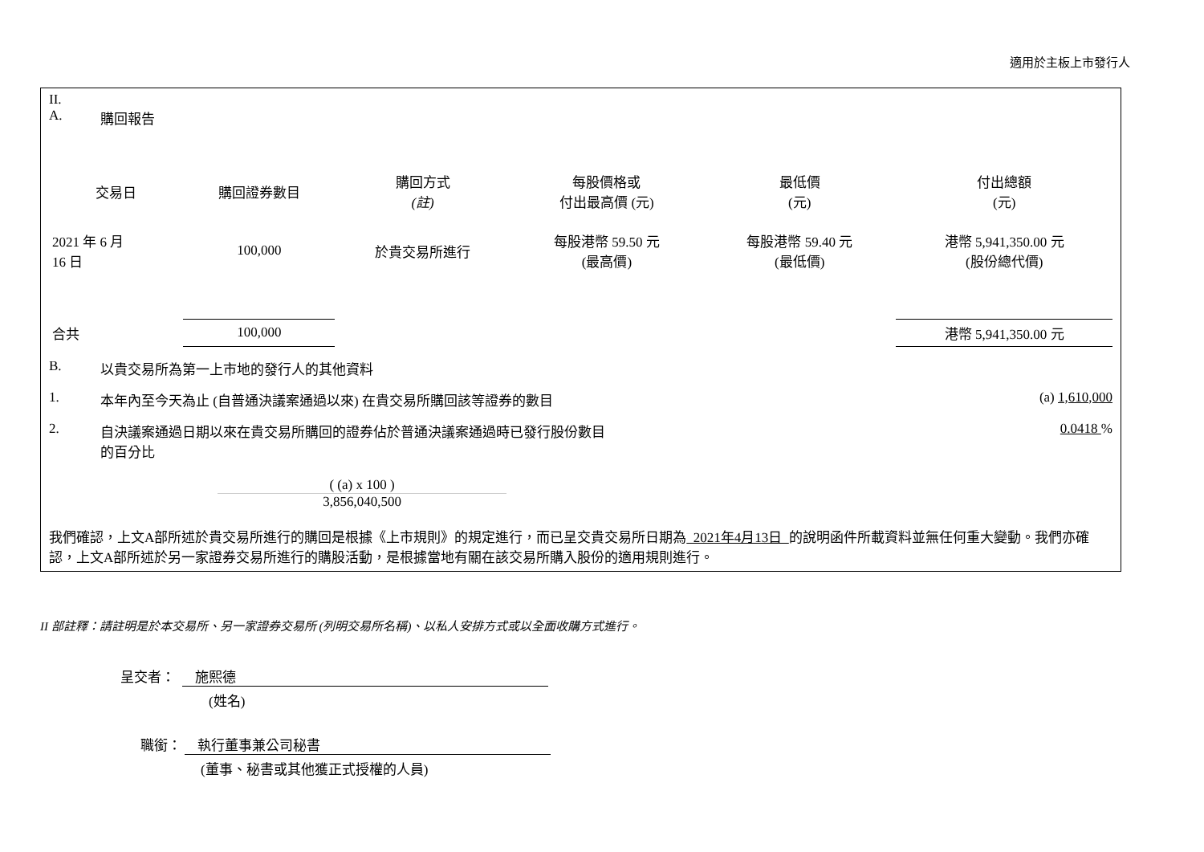適用於主板上市發行人
II.
A. 購回報告
| 交易日 | 購回證券數目 | 購回方式 (註) | 每股價格或 付出最高價 (元) | 最低價 (元) | 付出總額 (元) |
| --- | --- | --- | --- | --- | --- |
| 2021 年 6 月 16 日 | 100,000 | 於貴交易所進行 | 每股港幣 59.50 元 (最高價) | 每股港幣 59.40 元 (最低價) | 港幣 5,941,350.00 元 (股份總代價) |
| 合共 | 100,000 | | | | 港幣 5,941,350.00 元 |
B. 以貴交易所為第一上市地的發行人的其他資料
1. 本年內至今天為止 (自普通決議案通過以來) 在貴交易所購回該等證券的數目 (a) 1,610,000
2. 自決議案通過日期以來在貴交易所購回的證券佔於普通決議案通過時已發行股份數目
的百分比 0.0418 %
( (a) x 100 )
3,856,040,500
我們確認，上文A部所述於貴交易所進行的購回是根據《上市規則》的規定進行，而已呈交貴交易所日期為 2021年4月13日 的說明函件所載資料並無任何重大變動。我們亦確認，上文A部所述於另一家證券交易所進行的購股活動，是根據當地有關在該交易所購入股份的適用規則進行。
II 部註釋：請註明是於本交易所、另一家證券交易所 (列明交易所名稱)、以私人安排方式或以全面收購方式進行。
呈交者： 施熙德
(姓名)
職銜： 執行董事兼公司秘書
(董事、秘書或其他獲正式授權的人員)